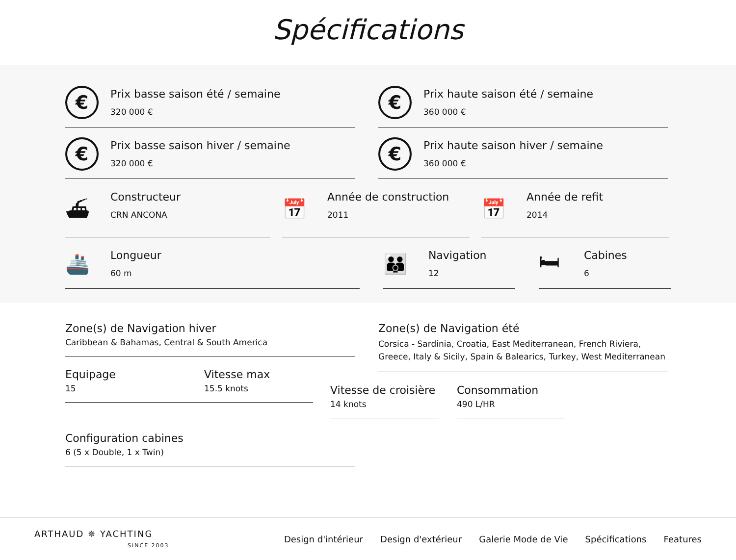Spécifications
€
Prix basse saison été / semaine
320 000 €
€
Prix haute saison été / semaine
360 000 €
€
Prix basse saison hiver / semaine
320 000 €
€
Prix haute saison hiver / semaine
360 000 €
⛴
Constructeur
CRN ANCONA
📅
Année de construction
2011
📅
Année de refit
2014
🚢
Longueur
60 m
👪
Navigation
12
🛏
Cabines
6
Zone(s) de Navigation hiver
Caribbean & Bahamas, Central & South America
Equipage
15
Vitesse max
15.5 knots
Configuration cabines
6 (5 x Double, 1 x Twin)
Zone(s) de Navigation été
Corsica - Sardinia, Croatia, East Mediterranean, French Riviera, Greece, Italy & Sicily, Spain & Balearics, Turkey, West Mediterranean
Vitesse de croisière
14 knots
Consommation
490 L/HR
ARTHAUD ✵ YACHTING
SINCE 2003
Design d'intérieur Design d'extérieur Galerie Mode de Vie Spécifications Features